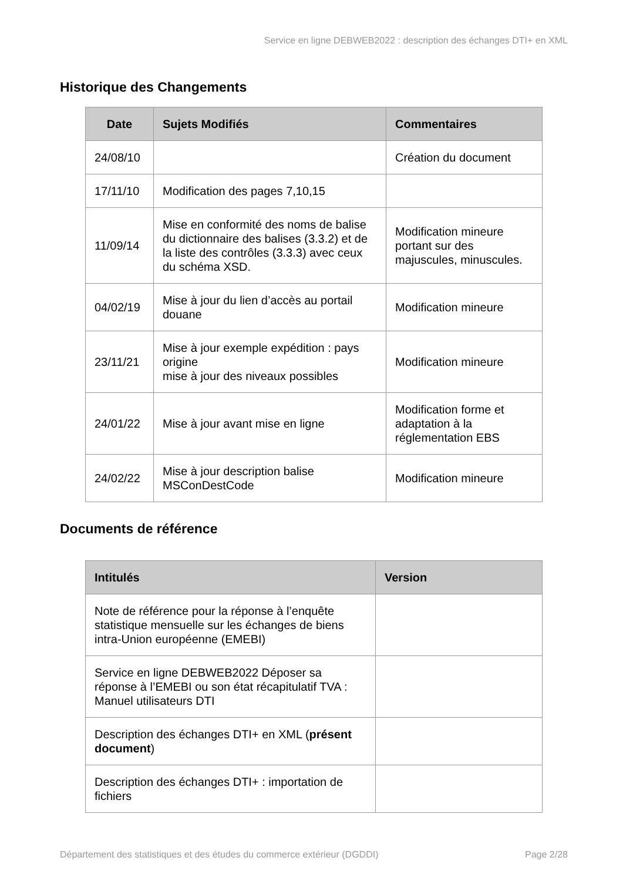Service en ligne DEBWEB2022 : description des échanges DTI+ en XML
Historique des Changements
| Date | Sujets Modifiés | Commentaires |
| --- | --- | --- |
| 24/08/10 | | Création du document |
| 17/11/10 | Modification des pages 7,10,15 | |
| 11/09/14 | Mise en conformité des noms de balise du dictionnaire des balises (3.3.2) et de la liste des contrôles (3.3.3) avec ceux du schéma XSD. | Modification mineure portant sur des majuscules, minuscules. |
| 04/02/19 | Mise à jour du lien d’accès au portail douane | Modification mineure |
| 23/11/21 | Mise à jour exemple expédition : pays origine mise à jour des niveaux possibles | Modification mineure |
| 24/01/22 | Mise à jour avant mise en ligne | Modification forme et adaptation à la réglementation EBS |
| 24/02/22 | Mise à jour description balise MSConDestCode | Modification mineure |
Documents de référence
| Intitulés | Version |
| --- | --- |
| Note de référence pour la réponse à l’enquête statistique mensuelle sur les échanges de biens intra-Union européenne (EMEBI) | |
| Service en ligne DEBWEB2022 Déposer sa réponse à l’EMEBI ou son état récapitulatif TVA : Manuel utilisateurs DTI | |
| Description des échanges DTI+ en XML ( présent document ) | |
| Description des échanges DTI+ : importation de fichiers | |
Département des statistiques et des études du commerce extérieur (DGDDI) Page 2/28